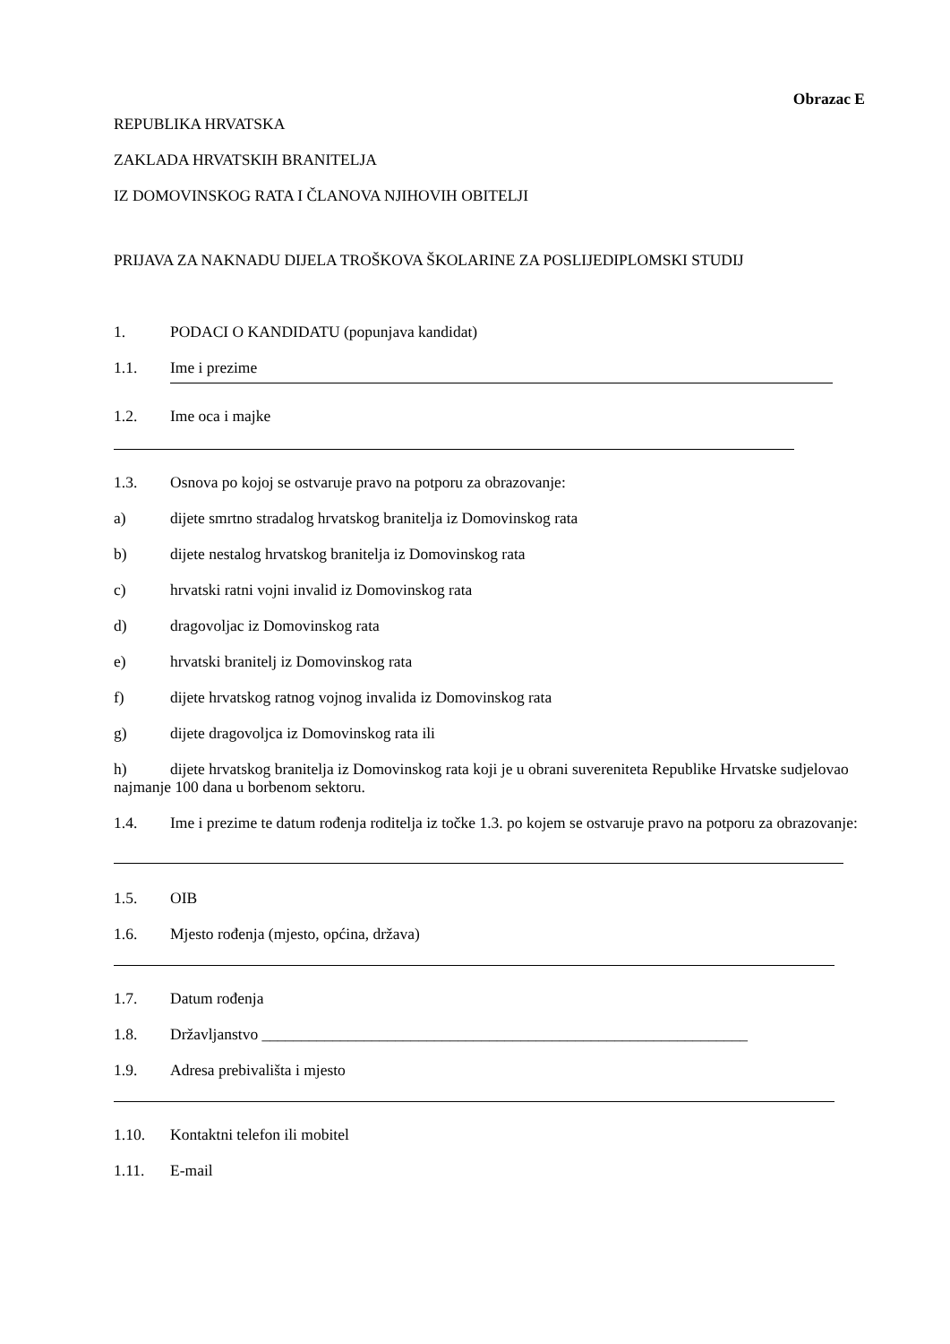Obrazac E
REPUBLIKA HRVATSKA
ZAKLADA HRVATSKIH BRANITELJA
IZ DOMOVINSKOG RATA I ČLANOVA NJIHOVIH OBITELJI
PRIJAVA ZA NAKNADU DIJELA TROŠKOVA ŠKOLARINE ZA POSLIJEDIPLOMSKI STUDIJ
1. PODACI O KANDIDATU (popunjava kandidat)
1.1. Ime i prezime
1.2. Ime oca i majke
1.3. Osnova po kojoj se ostvaruje pravo na potporu za obrazovanje:
a) dijete smrtno stradalog hrvatskog branitelja iz Domovinskog rata
b) dijete nestalog hrvatskog branitelja iz Domovinskog rata
c) hrvatski ratni vojni invalid iz Domovinskog rata
d) dragovoljac iz Domovinskog rata
e) hrvatski branitelj iz Domovinskog rata
f) dijete hrvatskog ratnog vojnog invalida iz Domovinskog rata
g) dijete dragovoljca iz Domovinskog rata ili
h) dijete hrvatskog branitelja iz Domovinskog rata koji je u obrani suvereniteta Republike Hrvatske sudjelovao najmanje 100 dana u borbenom sektoru.
1.4. Ime i prezime te datum rođenja roditelja iz točke 1.3. po kojem se ostvaruje pravo na potporu za obrazovanje:
1.5. OIB
1.6. Mjesto rođenja (mjesto, općina, država)
1.7. Datum rođenja
1.8. Državljanstvo ______________________________________________________________
1.9. Adresa prebivališta i mjesto
1.10. Kontaktni telefon ili mobitel
1.11. E-mail